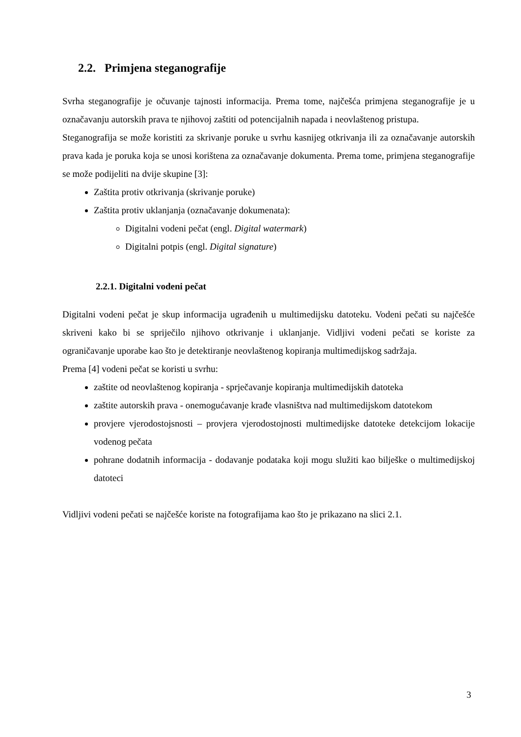2.2. Primjena steganografije
Svrha steganografije je očuvanje tajnosti informacija. Prema tome, najčešća primjena steganografije je u označavanju autorskih prava te njihovoj zaštiti od potencijalnih napada i neovlaštenog pristupa.
Steganografija se može koristiti za skrivanje poruke u svrhu kasnijeg otkrivanja ili za označavanje autorskih prava kada je poruka koja se unosi korištena za označavanje dokumenta. Prema tome, primjena steganografije se može podijeliti na dvije skupine [3]:
Zaštita protiv otkrivanja (skrivanje poruke)
Zaštita protiv uklanjanja (označavanje dokumenata):
Digitalni vodeni pečat (engl. Digital watermark)
Digitalni potpis (engl. Digital signature)
2.2.1. Digitalni vodeni pečat
Digitalni vodeni pečat je skup informacija ugrađenih u multimedijsku datoteku. Vodeni pečati su najčešće skriveni kako bi se spriječilo njihovo otkrivanje i uklanjanje. Vidljivi vodeni pečati se koriste za ograničavanje uporabe kao što je detektiranje neovlaštenog kopiranja multimedijskog sadržaja.
Prema [4] vodeni pečat se koristi u svrhu:
zaštite od neovlaštenog kopiranja - sprječavanje kopiranja multimedijskih datoteka
zaštite autorskih prava - onemogućavanje krađe vlasništva nad multimedijskom datotekom
provjere vjerodostojsnosti – provjera vjerodostojnosti multimedijske datoteke detekcijom lokacije vodenog pečata
pohrane dodatnih informacija - dodavanje podataka koji mogu služiti kao bilješke o multimedijskoj datoteci
Vidljivi vodeni pečati se najčešće koriste na fotografijama kao što je prikazano na slici 2.1.
3